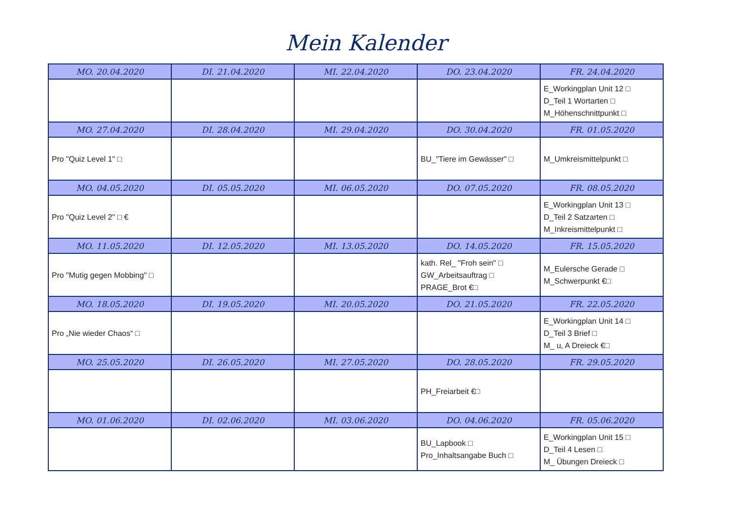Mein Kalender
| MO. 20.04.2020 | DI. 21.04.2020 | MI. 22.04.2020 | DO. 23.04.2020 | FR. 24.04.2020 |
| --- | --- | --- | --- | --- |
| | | | | E_Workingplan Unit 12 □ D_Teil 1 Wortarten □ M_Höhenschnittpunkt □ |
| MO. 27.04.2020 | DI. 28.04.2020 | MI. 29.04.2020 | DO. 30.04.2020 | FR. 01.05.2020 |
| Pro "Quiz Level 1" □ | | | BU_"Tiere im Gewässer" □ | M_Umkreismittelpunkt □ |
| MO. 04.05.2020 | DI. 05.05.2020 | MI. 06.05.2020 | DO. 07.05.2020 | FR. 08.05.2020 |
| Pro "Quiz Level 2" □ € | | | | E_Workingplan Unit 13 □ D_Teil 2 Satzarten □ M_Inkreismittelpunkt □ |
| MO. 11.05.2020 | DI. 12.05.2020 | MI. 13.05.2020 | DO. 14.05.2020 | FR. 15.05.2020 |
| Pro "Mutig gegen Mobbing" □ | | | kath. Rel_ "Froh sein" □ GW_Arbeitsauftrag □ PRAGE_Brot €□ | M_Eulersche Gerade □ M_Schwerpunkt €□ |
| MO. 18.05.2020 | DI. 19.05.2020 | MI. 20.05.2020 | DO. 21.05.2020 | FR. 22.05.2020 |
| Pro „Nie wieder Chaos“ □ | | | | E_Workingplan Unit 14 □ D_Teil 3 Brief □ M_ u, A Dreieck €□ |
| MO. 25.05.2020 | DI. 26.05.2020 | MI. 27.05.2020 | DO. 28.05.2020 | FR. 29.05.2020 |
| | | | PH_Freiarbeit €□ | |
| MO. 01.06.2020 | DI. 02.06.2020 | MI. 03.06.2020 | DO. 04.06.2020 | FR. 05.06.2020 |
| | | | BU_Lapbook □ Pro_Inhaltsangabe Buch □ | E_Workingplan Unit 15 □ D_Teil 4 Lesen □ M_ Übungen Dreieck □ |